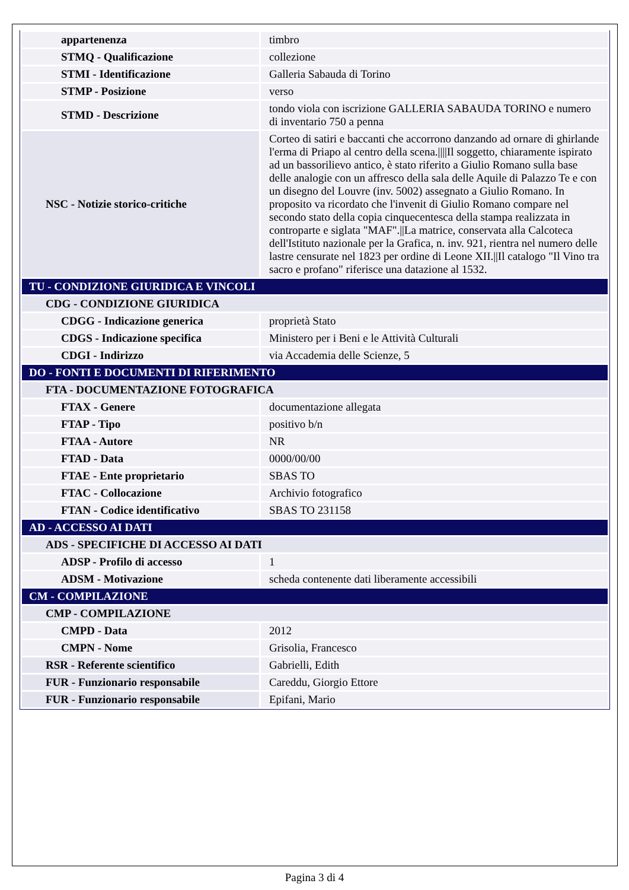| appartenenza | timbro |
| STMQ - Qualificazione | collezione |
| STMI - Identificazione | Galleria Sabauda di Torino |
| STMP - Posizione | verso |
| STMD - Descrizione | tondo viola con iscrizione GALLERIA SABAUDA TORINO e numero di inventario 750 a penna |
| NSC - Notizie storico-critiche | Corteo di satiri e baccanti che accorrono danzando ad ornare di ghirlande l'erma di Priapo al centro della scena.////Il soggetto, chiaramente ispirato ad un bassorilievo antico, è stato riferito a Giulio Romano sulla base delle analogie con un affresco della sala delle Aquile di Palazzo Te e con un disegno del Louvre (inv. 5002) assegnato a Giulio Romano. In proposito va ricordato che l'invenit di Giulio Romano compare nel secondo stato della copia cinquecentesca della stampa realizzata in controparte e siglata "MAF".//La matrice, conservata alla Calcoteca dell'Istituto nazionale per la Grafica, n. inv. 921, rientra nel numero delle lastre censurate nel 1823 per ordine di Leone XII.//Il catalogo "Il Vino tra sacro e profano" riferisce una datazione al 1532. |
| TU - CONDIZIONE GIURIDICA E VINCOLI | |
| CDG - CONDIZIONE GIURIDICA | |
| CDGG - Indicazione generica | proprietà Stato |
| CDGS - Indicazione specifica | Ministero per i Beni e le Attività Culturali |
| CDGI - Indirizzo | via Accademia delle Scienze, 5 |
| DO - FONTI E DOCUMENTI DI RIFERIMENTO | |
| FTA - DOCUMENTAZIONE FOTOGRAFICA | |
| FTAX - Genere | documentazione allegata |
| FTAP - Tipo | positivo b/n |
| FTAA - Autore | NR |
| FTAD - Data | 0000/00/00 |
| FTAE - Ente proprietario | SBAS TO |
| FTAC - Collocazione | Archivio fotografico |
| FTAN - Codice identificativo | SBAS TO 231158 |
| AD - ACCESSO AI DATI | |
| ADS - SPECIFICHE DI ACCESSO AI DATI | |
| ADSP - Profilo di accesso | 1 |
| ADSM - Motivazione | scheda contenente dati liberamente accessibili |
| CM - COMPILAZIONE | |
| CMP - COMPILAZIONE | |
| CMPD - Data | 2012 |
| CMPN - Nome | Grisolia, Francesco |
| RSR - Referente scientifico | Gabrielli, Edith |
| FUR - Funzionario responsabile | Careddu, Giorgio Ettore |
| FUR - Funzionario responsabile | Epifani, Mario |
Pagina 3 di 4